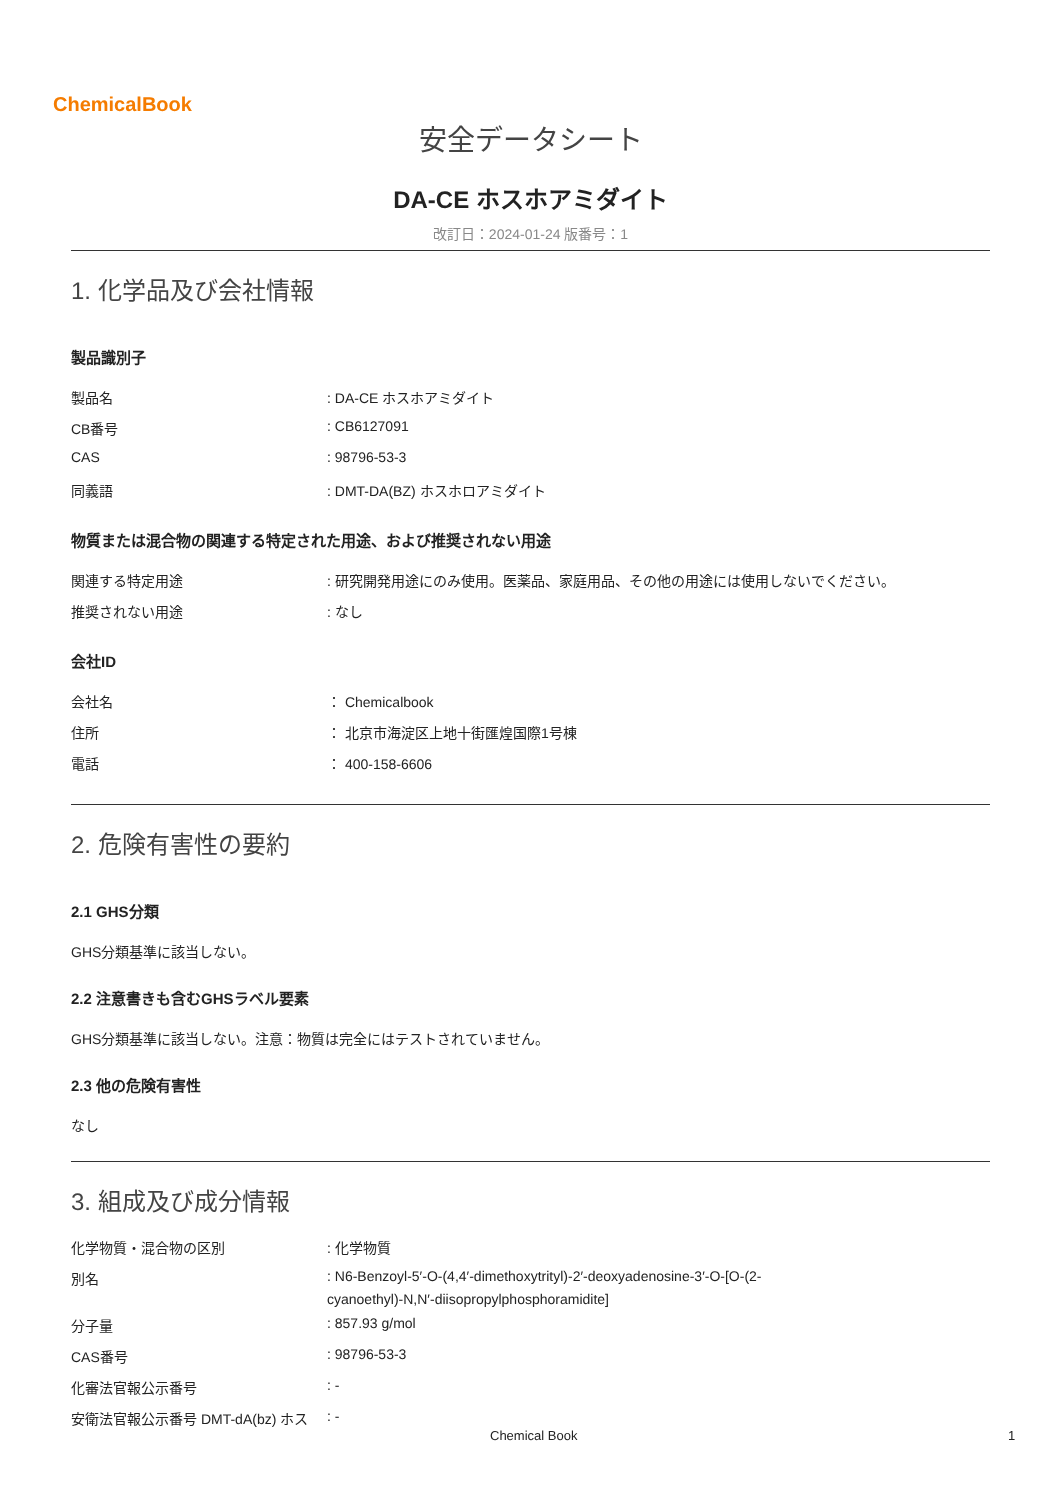ChemicalBook
安全データシート
DA-CE ホスホアミダイト
改訂日：2024-01-24 版番号：1
1. 化学品及び会社情報
製品識別子
| 製品名 | : DA-CE ホスホアミダイト |
| CB番号 | : CB6127091 |
| CAS | : 98796-53-3 |
| 同義語 | : DMT-DA(BZ) ホスホロアミダイト |
物質または混合物の関連する特定された用途、および推奨されない用途
| 関連する特定用途 | : 研究開発用途にのみ使用。医薬品、家庭用品、その他の用途には使用しないでください。 |
| 推奨されない用途 | : なし |
会社ID
| 会社名 | ： Chemicalbook |
| 住所 | ： 北京市海淀区上地十街匯煌国際1号棟 |
| 電話 | ： 400-158-6606 |
2. 危険有害性の要約
2.1 GHS分類
GHS分類基準に該当しない。
2.2 注意書きも含むGHSラベル要素
GHS分類基準に該当しない。注意：物質は完全にはテストされていません。
2.3 他の危険有害性
なし
3. 組成及び成分情報
| 化学物質・混合物の区別 | : 化学物質 |
| 別名 | : N6-Benzoyl-5′-O-(4,4′-dimethoxytrityl)-2′-deoxyadenosine-3′-O-[O-(2- cyanoethyl)-N,N′-diisopropylphosphoramidite] |
| 分子量 | : 857.93 g/mol |
| CAS番号 | : 98796-53-3 |
| 化審法官報公示番号 | : - |
| 安衛法官報公示番号 DMT-dA(bz) ホス | : - |
Chemical Book 1